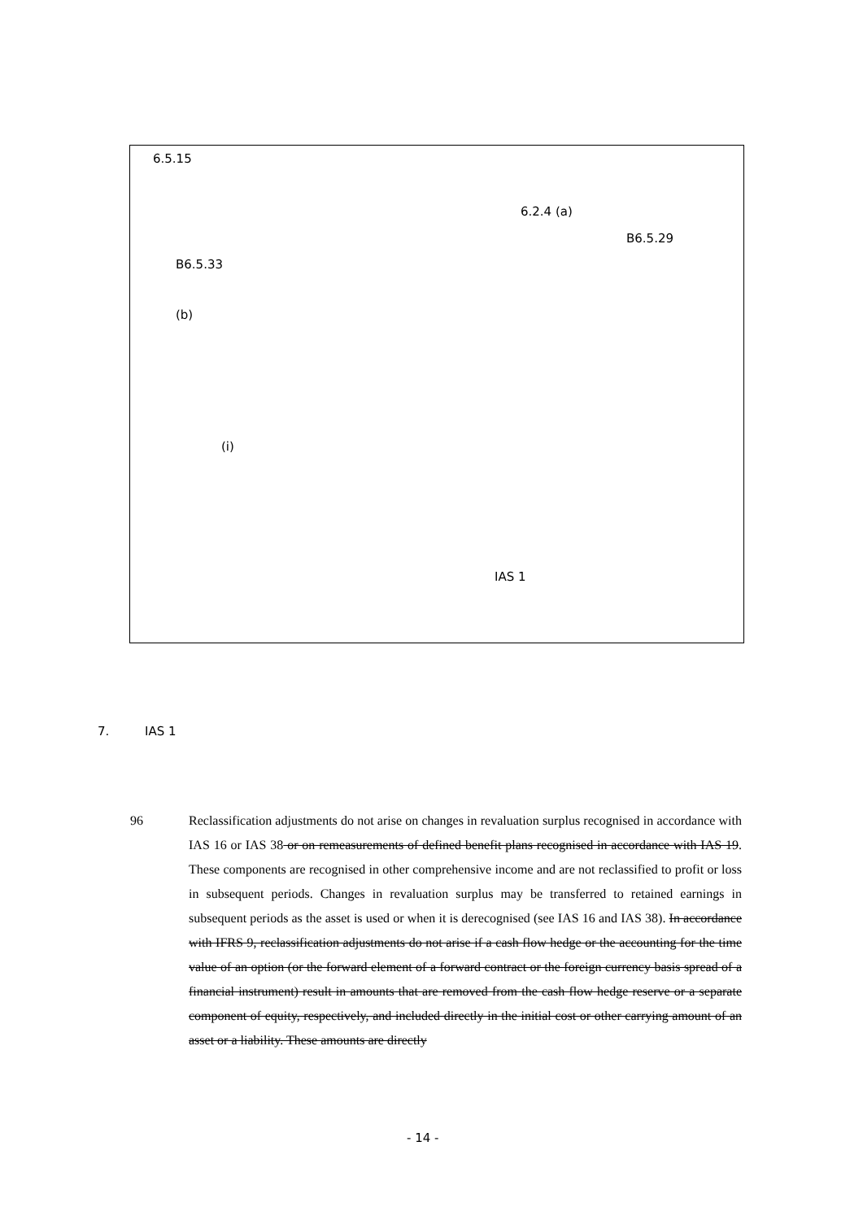6.5.15
6.2.4 (a)
B6.5.29
B6.5.33
(b)
(i)
IAS 1
7. IAS 1
96
Reclassification adjustments do not arise on changes in revaluation surplus recognised in accordance with IAS 16 or IAS 38 or on remeasurements of defined benefit plans recognised in accordance with IAS 19. These components are recognised in other comprehensive income and are not reclassified to profit or loss in subsequent periods. Changes in revaluation surplus may be transferred to retained earnings in subsequent periods as the asset is used or when it is derecognised (see IAS 16 and IAS 38). In accordance with IFRS 9, reclassification adjustments do not arise if a cash flow hedge or the accounting for the time value of an option (or the forward element of a forward contract or the foreign currency basis spread of a financial instrument) result in amounts that are removed from the cash flow hedge reserve or a separate component of equity, respectively, and included directly in the initial cost or other carrying amount of an asset or a liability. These amounts are directly
- 14 -